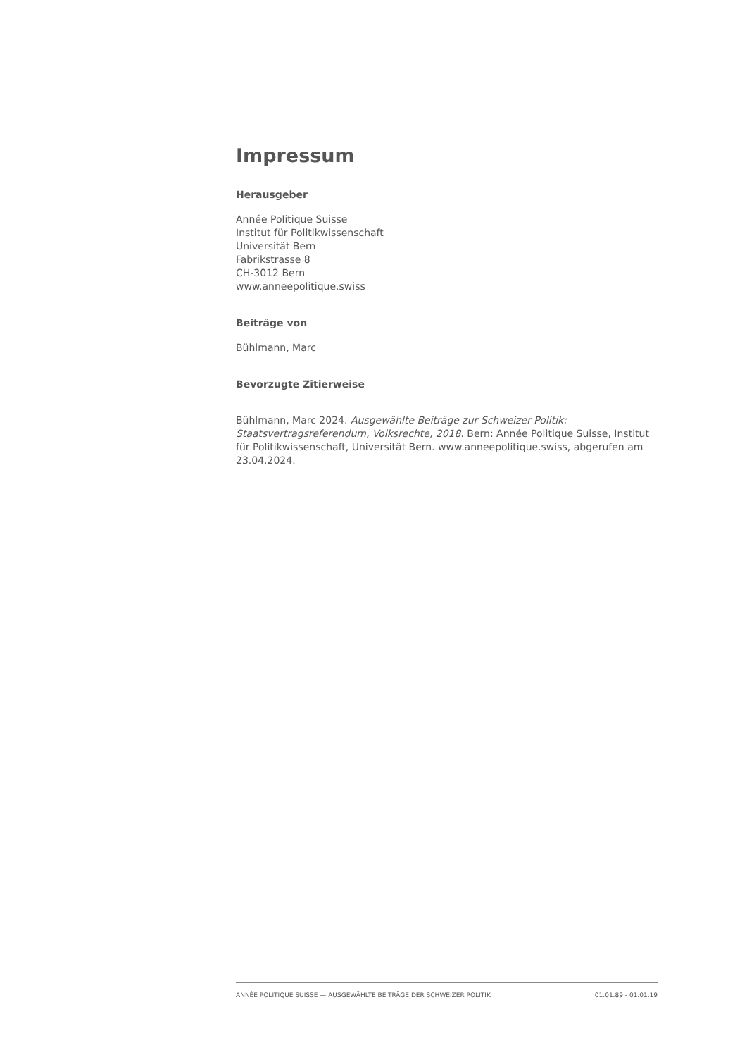Impressum
Herausgeber
Année Politique Suisse
Institut für Politikwissenschaft
Universität Bern
Fabrikstrasse 8
CH-3012 Bern
www.anneepolitique.swiss
Beiträge von
Bühlmann, Marc
Bevorzugte Zitierweise
Bühlmann, Marc 2024. Ausgewählte Beiträge zur Schweizer Politik: Staatsvertragsreferendum, Volksrechte, 2018. Bern: Année Politique Suisse, Institut für Politikwissenschaft, Universität Bern. www.anneepolitique.swiss, abgerufen am 23.04.2024.
ANNÉE POLITIQUE SUISSE — AUSGEWÄHLTE BEITRÄGE DER SCHWEIZER POLITIK 01.01.89 - 01.01.19